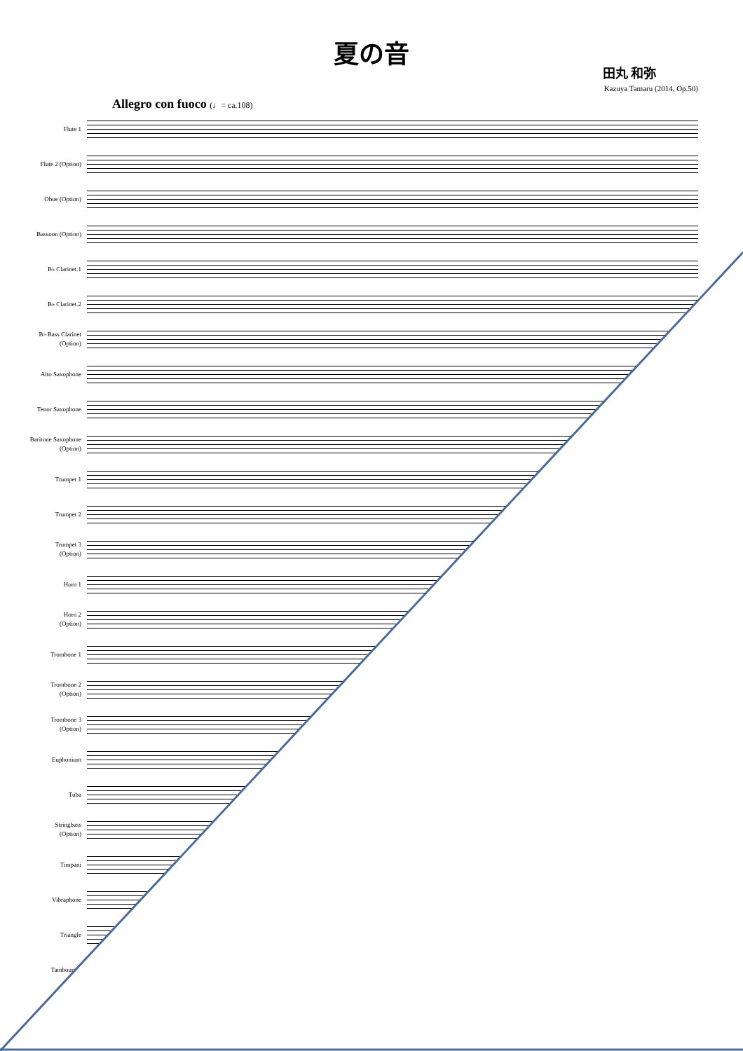夏の音
田丸 和弥
Kazuya Tamaru (2014, Op.50)
Allegro con fuoco (♩= ca.108)
Flute 1
Flute 2 (Option)
Oboe (Option)
Bassoon (Option)
B♭ Clarinet.1
B♭ Clarinet.2
B♭ Bass Clarinet
(Option)
Alto Saxophone
Tenor Saxophone
Baritone Saxophone
(Option)
Trumpet 1
Trumpet 2
Trumpet 3
(Option)
Horn 1
Horn 2
(Option)
Trombone 1
Trombone 2
(Option)
Trombone 3
(Option)
Euphonium
Tuba
Stringbass
(Option)
Timpani
Vibraphone
Triangle
Tambourine